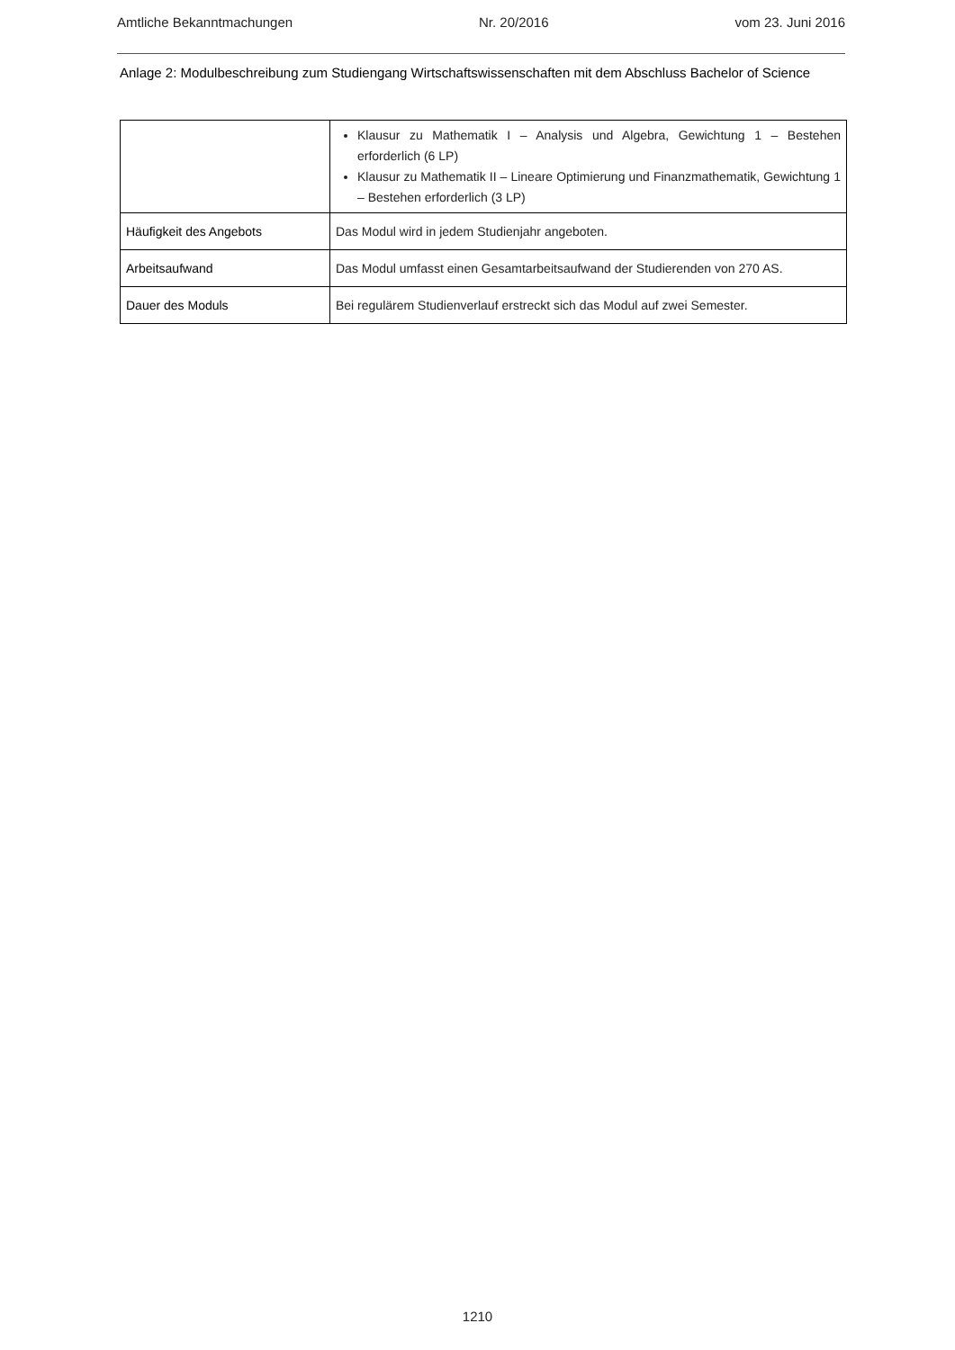Amtliche Bekanntmachungen Nr. 20/2016 vom 23. Juni 2016
Anlage 2: Modulbeschreibung zum Studiengang Wirtschaftswissenschaften mit dem Abschluss Bachelor of Science
| | Klausur zu Mathematik I – Analysis und Algebra, Gewichtung 1 – Bestehen erforderlich (6 LP) Klausur zu Mathematik II – Lineare Optimierung und Finanzmathematik, Gewichtung 1 – Bestehen erforderlich (3 LP) |
| Häufigkeit des Angebots | Das Modul wird in jedem Studienjahr angeboten. |
| Arbeitsaufwand | Das Modul umfasst einen Gesamtarbeitsaufwand der Studierenden von 270 AS. |
| Dauer des Moduls | Bei regulärem Studienverlauf erstreckt sich das Modul auf zwei Semester. |
1210